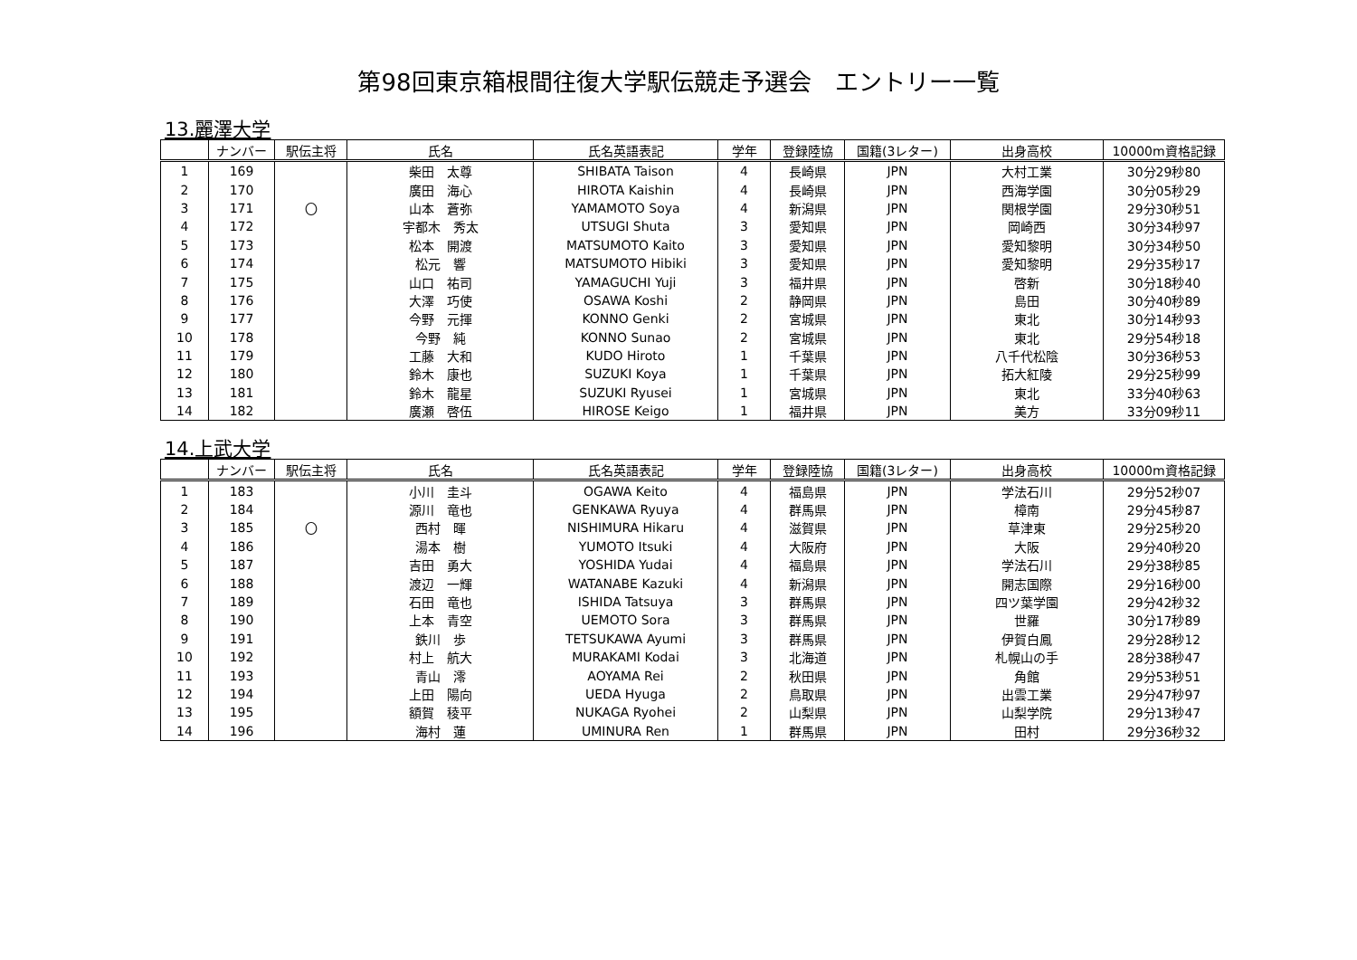第98回東京箱根間往復大学駅伝競走予選会　エントリー一覧
13.麗澤大学
| | ナンバー | 駅伝主将 | 氏名 | 氏名英語表記 | 学年 | 登録陸協 | 国籍(3レター) | 出身高校 | 10000m資格記録 |
| --- | --- | --- | --- | --- | --- | --- | --- | --- | --- |
| 1 | 169 | | 柴田 太尊 | SHIBATA Taison | 4 | 長崎県 | JPN | 大村工業 | 30分29秒80 |
| 2 | 170 | | 廣田 海心 | HIROTA Kaishin | 4 | 長崎県 | JPN | 西海学園 | 30分05秒29 |
| 3 | 171 | 〇 | 山本 蒼弥 | YAMAMOTO Soya | 4 | 新潟県 | JPN | 関根学園 | 29分30秒51 |
| 4 | 172 | | 宇都木 秀太 | UTSUGI Shuta | 3 | 愛知県 | JPN | 岡崎西 | 30分34秒97 |
| 5 | 173 | | 松本 開渡 | MATSUMOTO Kaito | 3 | 愛知県 | JPN | 愛知黎明 | 30分34秒50 |
| 6 | 174 | | 松元 響 | MATSUMOTO Hibiki | 3 | 愛知県 | JPN | 愛知黎明 | 29分35秒17 |
| 7 | 175 | | 山口 祐司 | YAMAGUCHI Yuji | 3 | 福井県 | JPN | 啓新 | 30分18秒40 |
| 8 | 176 | | 大澤 巧使 | OSAWA Koshi | 2 | 静岡県 | JPN | 島田 | 30分40秒89 |
| 9 | 177 | | 今野 元揮 | KONNO Genki | 2 | 宮城県 | JPN | 東北 | 30分14秒93 |
| 10 | 178 | | 今野 純 | KONNO Sunao | 2 | 宮城県 | JPN | 東北 | 29分54秒18 |
| 11 | 179 | | 工藤 大和 | KUDO Hiroto | 1 | 千葉県 | JPN | 八千代松陰 | 30分36秒53 |
| 12 | 180 | | 鈴木 康也 | SUZUKI Koya | 1 | 千葉県 | JPN | 拓大紅陵 | 29分25秒99 |
| 13 | 181 | | 鈴木 龍星 | SUZUKI Ryusei | 1 | 宮城県 | JPN | 東北 | 33分40秒63 |
| 14 | 182 | | 廣瀬 啓伍 | HIROSE Keigo | 1 | 福井県 | JPN | 美方 | 33分09秒11 |
14.上武大学
| | ナンバー | 駅伝主将 | 氏名 | 氏名英語表記 | 学年 | 登録陸協 | 国籍(3レター) | 出身高校 | 10000m資格記録 |
| --- | --- | --- | --- | --- | --- | --- | --- | --- | --- |
| 1 | 183 | | 小川 圭斗 | OGAWA Keito | 4 | 福島県 | JPN | 学法石川 | 29分52秒07 |
| 2 | 184 | | 源川 竜也 | GENKAWA Ryuya | 4 | 群馬県 | JPN | 樟南 | 29分45秒87 |
| 3 | 185 | 〇 | 西村 暉 | NISHIMURA Hikaru | 4 | 滋賀県 | JPN | 草津東 | 29分25秒20 |
| 4 | 186 | | 湯本 樹 | YUMOTO Itsuki | 4 | 大阪府 | JPN | 大阪 | 29分40秒20 |
| 5 | 187 | | 吉田 勇大 | YOSHIDA Yudai | 4 | 福島県 | JPN | 学法石川 | 29分38秒85 |
| 6 | 188 | | 渡辺 一輝 | WATANABE Kazuki | 4 | 新潟県 | JPN | 開志国際 | 29分16秒00 |
| 7 | 189 | | 石田 竜也 | ISHIDA Tatsuya | 3 | 群馬県 | JPN | 四ツ葉学園 | 29分42秒32 |
| 8 | 190 | | 上本 青空 | UEMOTO Sora | 3 | 群馬県 | JPN | 世羅 | 30分17秒89 |
| 9 | 191 | | 鉄川 歩 | TETSUKAWA Ayumi | 3 | 群馬県 | JPN | 伊賀白鳳 | 29分28秒12 |
| 10 | 192 | | 村上 航大 | MURAKAMI Kodai | 3 | 北海道 | JPN | 札幌山の手 | 28分38秒47 |
| 11 | 193 | | 青山 澪 | AOYAMA Rei | 2 | 秋田県 | JPN | 角館 | 29分53秒51 |
| 12 | 194 | | 上田 陽向 | UEDA Hyuga | 2 | 鳥取県 | JPN | 出雲工業 | 29分47秒97 |
| 13 | 195 | | 額賀 稜平 | NUKAGA Ryohei | 2 | 山梨県 | JPN | 山梨学院 | 29分13秒47 |
| 14 | 196 | | 海村 蓮 | UMINURA Ren | 1 | 群馬県 | JPN | 田村 | 29分36秒32 |